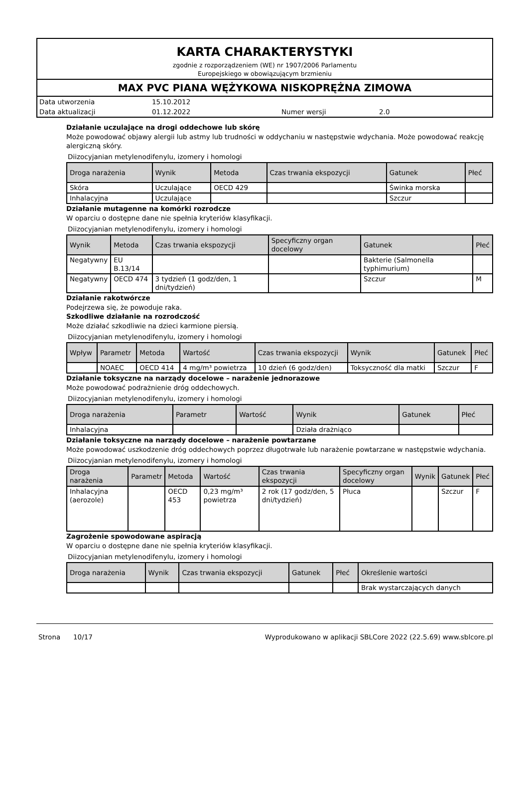KARTA CHARAKTERYSTYKI
zgodnie z rozporządzeniem (WE) nr 1907/2006 Parlamentu
Europejskiego w obowiązującym brzmieniu
MAX PVC PIANA WĘŻYKOWA NISKOPRĘŻNA ZIMOWA
Data utworzenia 15.10.2012 Data aktualizacji 01.12.2022 Numer wersji 2.0
Działanie uczulające na drogi oddechowe lub skórę
Może powodować objawy alergii lub astmy lub trudności w oddychaniu w następstwie wdychania. Może powodować reakcję alergiczną skóry.
Diizocyjanian metylenodifenylu, izomery i homologi
| Droga narażenia | Wynik | Metoda | Czas trwania ekspozycji | Gatunek | Płeć |
| --- | --- | --- | --- | --- | --- |
| Skóra | Uczulające | OECD 429 | | Świnka morska | |
| Inhalacyjna | Uczulające | | | Szczur | |
Działanie mutagenne na komórki rozrodcze
W oparciu o dostępne dane nie spełnia kryteriów klasyfikacji.
Diizocyjanian metylenodifenylu, izomery i homologi
| Wynik | Metoda | Czas trwania ekspozycji | Specyficzny organ docelowy | Gatunek | Płeć |
| --- | --- | --- | --- | --- | --- |
| Negatywny | EU B.13/14 | | | Bakterie (Salmonella typhimurium) | |
| Negatywny | OECD 474 | 3 tydzień (1 godz/den, 1 dni/tydzień) | | Szczur | M |
Działanie rakotwórcze
Podejrzewa się, że powoduje raka.
Szkodliwe działanie na rozrodczość
Może działać szkodliwie na dzieci karmione piersią.
Diizocyjanian metylenodifenylu, izomery i homologi
| Wpływ | Parametr | Metoda | Wartość | Czas trwania ekspozycji | Wynik | Gatunek | Płeć |
| --- | --- | --- | --- | --- | --- | --- | --- |
| | NOAEC | OECD 414 | 4 mg/m³ powietrza | 10 dzień (6 godz/den) | Toksyczność dla matki | Szczur | F |
Działanie toksyczne na narządy docelowe – narażenie jednorazowe
Może powodować podrażnienie dróg oddechowych.
Diizocyjanian metylenodifenylu, izomery i homologi
| Droga narażenia | Parametr | Wartość | Wynik | Gatunek | Płeć |
| --- | --- | --- | --- | --- | --- |
| Inhalacyjna | | | Działa drażniąco | | |
Działanie toksyczne na narządy docelowe – narażenie powtarzane
Może powodować uszkodzenie dróg oddechowych poprzez długotrwałe lub narażenie powtarzane w następstwie wdychania.
Diizocyjanian metylenodifenylu, izomery i homologi
| Droga narażenia | Parametr | Metoda | Wartość | Czas trwania ekspozycji | Specyficzny organ docelowy | Wynik | Gatunek | Płeć |
| --- | --- | --- | --- | --- | --- | --- | --- | --- |
| Inhalacyjna (aerozole) | | OECD 453 | 0,23 mg/m³ powietrza | 2 rok (17 godz/den, 5 dni/tydzień) | Płuca | | Szczur | F |
Zagrożenie spowodowane aspiracją
W oparciu o dostępne dane nie spełnia kryteriów klasyfikacji.
Diizocyjanian metylenodifenylu, izomery i homologi
| Droga narażenia | Wynik | Czas trwania ekspozycji | Gatunek | Płeć | Określenie wartości |
| --- | --- | --- | --- | --- | --- |
| | | | | | Brak wystarczających danych |
Strona 10/17 Wyprodukowano w aplikacji SBLCore 2022 (22.5.69) www.sblcore.pl